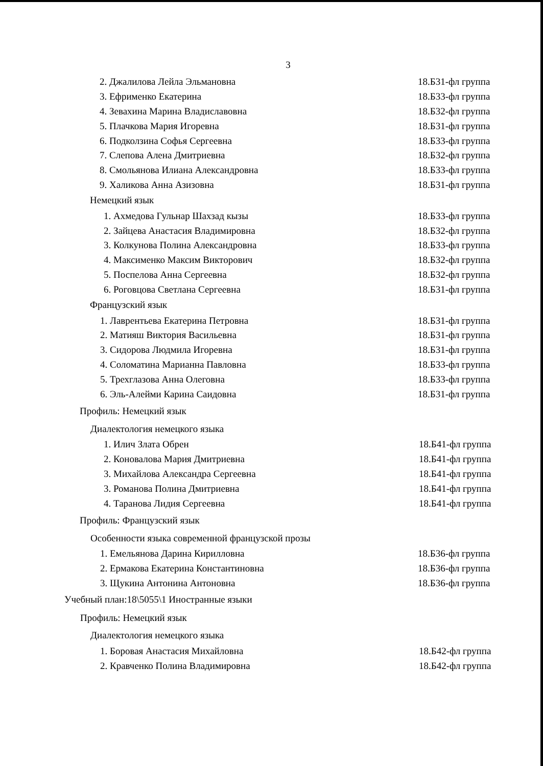3
2. Джалилова Лейла Эльмановна 18.Б31-фл группа
3. Ефрименко Екатерина 18.Б33-фл группа
4. Зевахина Марина Владиславовна 18.Б32-фл группа
5. Плачкова Мария Игоревна 18.Б31-фл группа
6. Подколзина Софья Сергеевна 18.Б33-фл группа
7. Слепова Алена Дмитриевна 18.Б32-фл группа
8. Смольянова Илиана Александровна 18.Б33-фл группа
9. Халикова Анна Азизовна 18.Б31-фл группа
Немецкий язык
1. Ахмедова Гульнар Шахзад кызы 18.Б33-фл группа
2. Зайцева Анастасия Владимировна 18.Б32-фл группа
3. Колкунова Полина Александровна 18.Б33-фл группа
4. Максименко Максим Викторович 18.Б32-фл группа
5. Поспелова Анна Сергеевна 18.Б32-фл группа
6. Роговцова Светлана Сергеевна 18.Б31-фл группа
Французский язык
1. Лаврентьева Екатерина Петровна 18.Б31-фл группа
2. Матияш Виктория Васильевна 18.Б31-фл группа
3. Сидорова Людмила Игоревна 18.Б31-фл группа
4. Соломатина Марианна Павловна 18.Б33-фл группа
5. Трехглазова Анна Олеговна 18.Б33-фл группа
6. Эль-Алейми Карина Саидовна 18.Б31-фл группа
Профиль: Немецкий язык
Диалектология немецкого языка
1. Илич Злата Обрен 18.Б41-фл группа
2. Коновалова Мария Дмитриевна 18.Б41-фл группа
3. Михайлова Александра Сергеевна 18.Б41-фл группа
3. Романова Полина Дмитриевна 18.Б41-фл группа
4. Таранова Лидия Сергеевна 18.Б41-фл группа
Профиль: Французский язык
Особенности языка современной французской прозы
1. Емельянова Дарина Кирилловна 18.Б36-фл группа
2. Ермакова Екатерина Константиновна 18.Б36-фл группа
3. Щукина Антонина Антоновна 18.Б36-фл группа
Учебный план:18\5055\1 Иностранные языки
Профиль: Немецкий язык
Диалектология немецкого языка
1. Боровая Анастасия Михайловна 18.Б42-фл группа
2. Кравченко Полина Владимировна 18.Б42-фл группа